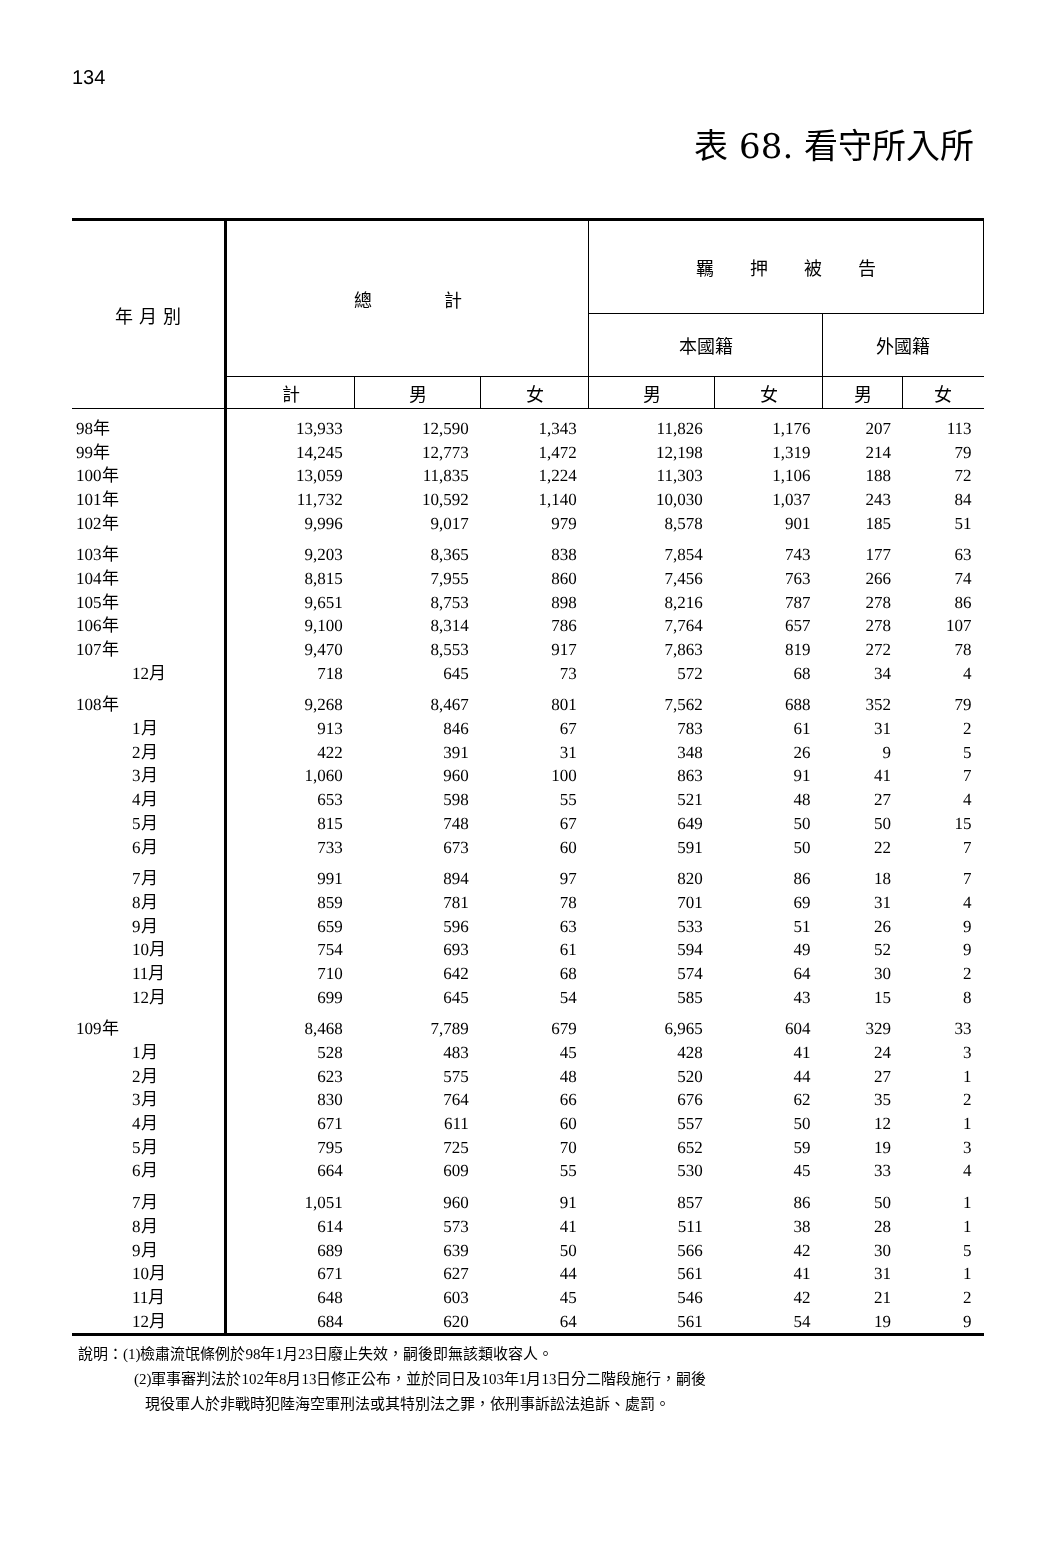134
表 68. 看守所入所
| 年 月 別 | 總 計 | | | 羈 押 被 告 | | | |
| --- | --- | --- | --- | --- | --- | --- | --- |
| | | | | 本國籍 | | 外國籍 | |
| | 計 | 男 | 女 | 男 | 女 | 男 | 女 |
| 98年 | 13,933 | 12,590 | 1,343 | 11,826 | 1,176 | 207 | 113 |
| 99年 | 14,245 | 12,773 | 1,472 | 12,198 | 1,319 | 214 | 79 |
| 100年 | 13,059 | 11,835 | 1,224 | 11,303 | 1,106 | 188 | 72 |
| 101年 | 11,732 | 10,592 | 1,140 | 10,030 | 1,037 | 243 | 84 |
| 102年 | 9,996 | 9,017 | 979 | 8,578 | 901 | 185 | 51 |
| 103年 | 9,203 | 8,365 | 838 | 7,854 | 743 | 177 | 63 |
| 104年 | 8,815 | 7,955 | 860 | 7,456 | 763 | 266 | 74 |
| 105年 | 9,651 | 8,753 | 898 | 8,216 | 787 | 278 | 86 |
| 106年 | 9,100 | 8,314 | 786 | 7,764 | 657 | 278 | 107 |
| 107年 | 9,470 | 8,553 | 917 | 7,863 | 819 | 272 | 78 |
| 12月 | 718 | 645 | 73 | 572 | 68 | 34 | 4 |
| 108年 | 9,268 | 8,467 | 801 | 7,562 | 688 | 352 | 79 |
| 1月 | 913 | 846 | 67 | 783 | 61 | 31 | 2 |
| 2月 | 422 | 391 | 31 | 348 | 26 | 9 | 5 |
| 3月 | 1,060 | 960 | 100 | 863 | 91 | 41 | 7 |
| 4月 | 653 | 598 | 55 | 521 | 48 | 27 | 4 |
| 5月 | 815 | 748 | 67 | 649 | 50 | 50 | 15 |
| 6月 | 733 | 673 | 60 | 591 | 50 | 22 | 7 |
| 7月 | 991 | 894 | 97 | 820 | 86 | 18 | 7 |
| 8月 | 859 | 781 | 78 | 701 | 69 | 31 | 4 |
| 9月 | 659 | 596 | 63 | 533 | 51 | 26 | 9 |
| 10月 | 754 | 693 | 61 | 594 | 49 | 52 | 9 |
| 11月 | 710 | 642 | 68 | 574 | 64 | 30 | 2 |
| 12月 | 699 | 645 | 54 | 585 | 43 | 15 | 8 |
| 109年 | 8,468 | 7,789 | 679 | 6,965 | 604 | 329 | 33 |
| 1月 | 528 | 483 | 45 | 428 | 41 | 24 | 3 |
| 2月 | 623 | 575 | 48 | 520 | 44 | 27 | 1 |
| 3月 | 830 | 764 | 66 | 676 | 62 | 35 | 2 |
| 4月 | 671 | 611 | 60 | 557 | 50 | 12 | 1 |
| 5月 | 795 | 725 | 70 | 652 | 59 | 19 | 3 |
| 6月 | 664 | 609 | 55 | 530 | 45 | 33 | 4 |
| 7月 | 1,051 | 960 | 91 | 857 | 86 | 50 | 1 |
| 8月 | 614 | 573 | 41 | 511 | 38 | 28 | 1 |
| 9月 | 689 | 639 | 50 | 566 | 42 | 30 | 5 |
| 10月 | 671 | 627 | 44 | 561 | 41 | 31 | 1 |
| 11月 | 648 | 603 | 45 | 546 | 42 | 21 | 2 |
| 12月 | 684 | 620 | 64 | 561 | 54 | 19 | 9 |
說明：(1)檢肅流氓條例於98年1月23日廢止失效，嗣後即無該類收容人。
(2)軍事審判法於102年8月13日修正公布，並於同日及103年1月13日分二階段施行，嗣後
現役軍人於非戰時犯陸海空軍刑法或其特別法之罪，依刑事訴訟法追訴、處罰。